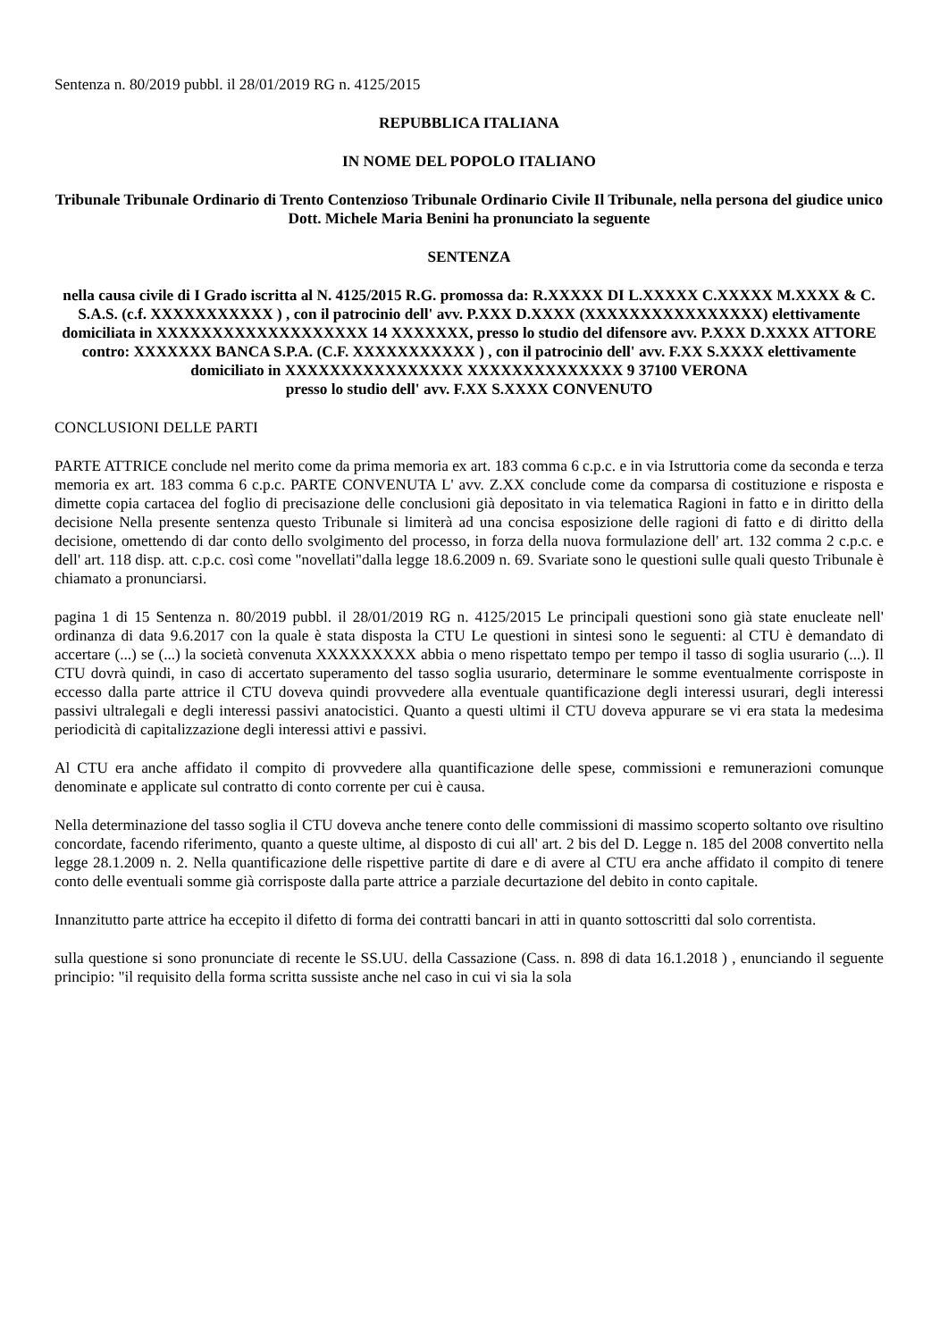Sentenza n. 80/2019 pubbl. il 28/01/2019 RG n. 4125/2015
REPUBBLICA ITALIANA
IN NOME DEL POPOLO ITALIANO
Tribunale Tribunale Ordinario di Trento Contenzioso Tribunale Ordinario Civile Il Tribunale, nella persona del giudice unico Dott. Michele Maria Benini ha pronunciato la seguente
SENTENZA
nella causa civile di I Grado iscritta al N. 4125/2015 R.G. promossa da: R.XXXXX DI L.XXXXX C.XXXXX M.XXXX & C. S.A.S. (c.f. XXXXXXXXXXX ) , con il patrocinio dell' avv. P.XXX D.XXXX (XXXXXXXXXXXXXXXX) elettivamente domiciliata in XXXXXXXXXXXXXXXXXXX 14 XXXXXXX, presso lo studio del difensore avv. P.XXX D.XXXX ATTORE contro: XXXXXXX BANCA S.P.A. (C.F. XXXXXXXXXXX ) , con il patrocinio dell' avv. F.XX S.XXXX elettivamente domiciliato in XXXXXXXXXXXXXXXX XXXXXXXXXXXXXX 9 37100 VERONA
presso lo studio dell' avv. F.XX S.XXXX CONVENUTO
CONCLUSIONI DELLE PARTI
PARTE ATTRICE conclude nel merito come da prima memoria ex art. 183 comma 6 c.p.c. e in via Istruttoria come da seconda e terza memoria ex art. 183 comma 6 c.p.c. PARTE CONVENUTA L' avv. Z.XX conclude come da comparsa di costituzione e risposta e dimette copia cartacea del foglio di precisazione delle conclusioni già depositato in via telematica Ragioni in fatto e in diritto della decisione Nella presente sentenza questo Tribunale si limiterà ad una concisa esposizione delle ragioni di fatto e di diritto della decisione, omettendo di dar conto dello svolgimento del processo, in forza della nuova formulazione dell' art. 132 comma 2 c.p.c. e dell' art. 118 disp. att. c.p.c. così come "novellati"dalla legge 18.6.2009 n. 69. Svariate sono le questioni sulle quali questo Tribunale è chiamato a pronunciarsi.
pagina 1 di 15 Sentenza n. 80/2019 pubbl. il 28/01/2019 RG n. 4125/2015 Le principali questioni sono già state enucleate nell' ordinanza di data 9.6.2017 con la quale è stata disposta la CTU Le questioni in sintesi sono le seguenti: al CTU è demandato di accertare (...) se (...) la società convenuta XXXXXXXXX abbia o meno rispettato tempo per tempo il tasso di soglia usurario (...). Il CTU dovrà quindi, in caso di accertato superamento del tasso soglia usurario, determinare le somme eventualmente corrisposte in eccesso dalla parte attrice il CTU doveva quindi provvedere alla eventuale quantificazione degli interessi usurari, degli interessi passivi ultralegali e degli interessi passivi anatocistici. Quanto a questi ultimi il CTU doveva appurare se vi era stata la medesima periodicità di capitalizzazione degli interessi attivi e passivi.
Al CTU era anche affidato il compito di provvedere alla quantificazione delle spese, commissioni e remunerazioni comunque denominate e applicate sul contratto di conto corrente per cui è causa.
Nella determinazione del tasso soglia il CTU doveva anche tenere conto delle commissioni di massimo scoperto soltanto ove risultino concordate, facendo riferimento, quanto a queste ultime, al disposto di cui all' art. 2 bis del D. Legge n. 185 del 2008 convertito nella legge 28.1.2009 n. 2. Nella quantificazione delle rispettive partite di dare e di avere al CTU era anche affidato il compito di tenere conto delle eventuali somme già corrisposte dalla parte attrice a parziale decurtazione del debito in conto capitale.
Innanzitutto parte attrice ha eccepito il difetto di forma dei contratti bancari in atti in quanto sottoscritti dal solo correntista.
sulla questione si sono pronunciate di recente le SS.UU. della Cassazione (Cass. n. 898 di data 16.1.2018 ) , enunciando il seguente principio: "il requisito della forma scritta sussiste anche nel caso in cui vi sia la sola